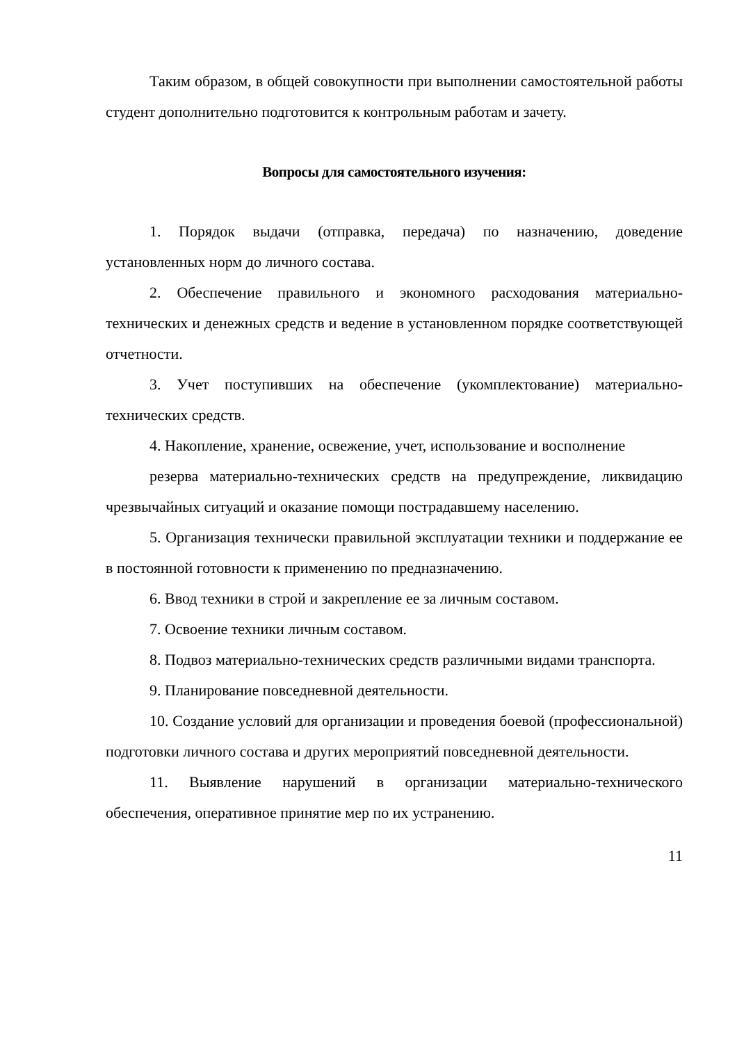Таким образом, в общей совокупности при выполнении самостоятельной работы студент дополнительно подготовится к контрольным работам и зачету.
Вопросы для самостоятельного изучения:
1. Порядок выдачи (отправка, передача) по назначению, доведение установленных норм до личного состава.
2. Обеспечение правильного и экономного расходования материально-технических и денежных средств и ведение в установленном порядке соответствующей отчетности.
3. Учет поступивших на обеспечение (укомплектование) материально-технических средств.
4. Накопление, хранение, освежение, учет, использование и восполнение
резерва материально-технических средств на предупреждение, ликвидацию чрезвычайных ситуаций и оказание помощи пострадавшему населению.
5. Организация технически правильной эксплуатации техники и поддержание ее в постоянной готовности к применению по предназначению.
6. Ввод техники в строй и закрепление ее за личным составом.
7. Освоение техники личным составом.
8. Подвоз материально-технических средств различными видами транспорта.
9. Планирование повседневной деятельности.
10. Создание условий для организации и проведения боевой (профессиональной) подготовки личного состава и других мероприятий повседневной деятельности.
11. Выявление нарушений в организации материально-технического обеспечения, оперативное принятие мер по их устранению.
11